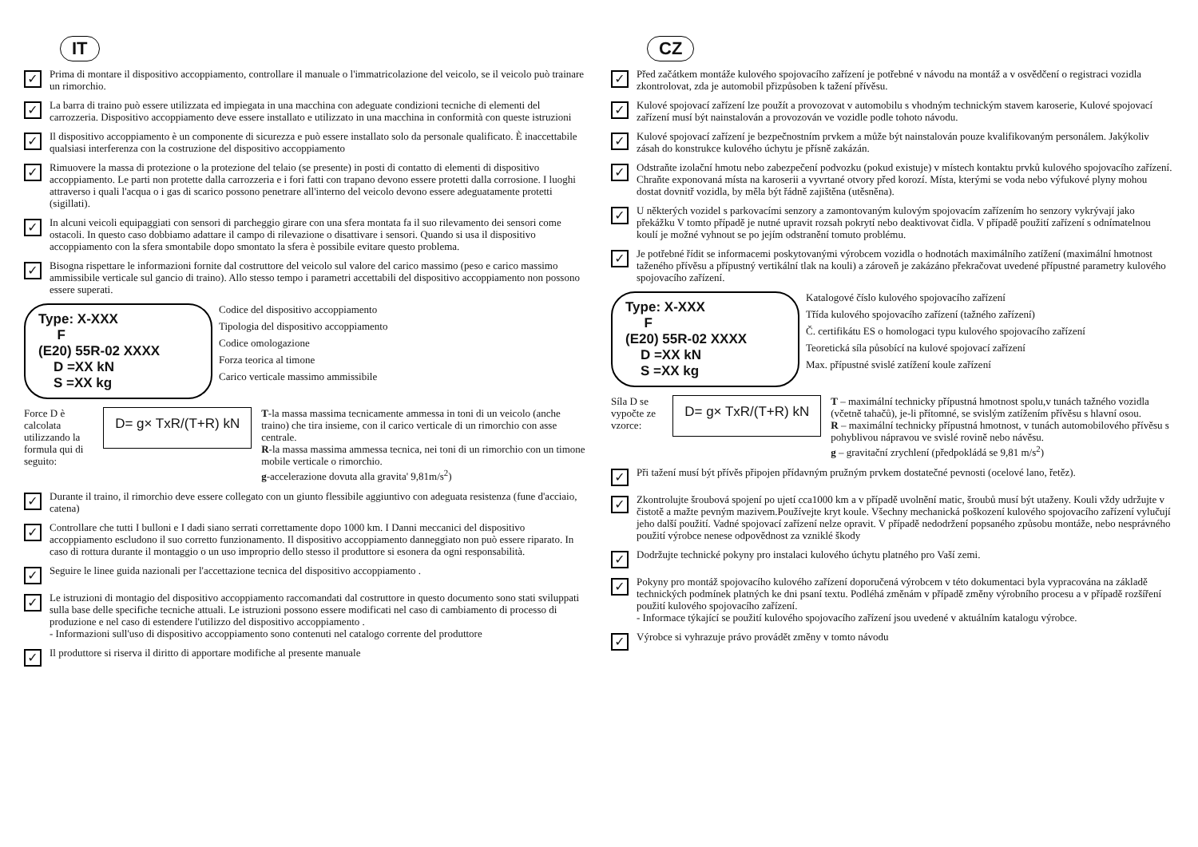IT
✓
Prima di montare il dispositivo accoppiamento, controllare il manuale o l'immatricolazione del veicolo, se il veicolo può trainare un rimorchio.
✓
La barra di traino può essere utilizzata ed impiegata in una macchina con adeguate condizioni tecniche di elementi del carrozzeria. Dispositivo accoppiamento deve essere installato e utilizzato in una macchina in conformità con queste istruzioni
✓
Il dispositivo accoppiamento è un componente di sicurezza e può essere installato solo da personale qualificato. È inaccettabile qualsiasi interferenza con la costruzione del dispositivo accoppiamento
✓
Rimuovere la massa di protezione o la protezione del telaio (se presente) in posti di contatto di elementi di dispositivo accoppiamento. Le parti non protette dalla carrozzeria e i fori fatti con trapano devono essere protetti dalla corrosione. I luoghi attraverso i quali l'acqua o i gas di scarico possono penetrare all'interno del veicolo devono essere adeguatamente protetti (sigillati).
✓
In alcuni veicoli equipaggiati con sensori di parcheggio girare con una sfera montata fa il suo rilevamento dei sensori come ostacoli. In questo caso dobbiamo adattare il campo di rilevazione o disattivare i sensori. Quando si usa il dispositivo accoppiamento con la sfera smontabile dopo smontato la sfera è possibile evitare questo problema.
✓
Bisogna rispettare le informazioni fornite dal costruttore del veicolo sul valore del carico massimo (peso e carico massimo ammissibile verticale sul gancio di traino). Allo stesso tempo i parametri accettabili del dispositivo accoppiamento non possono essere superati.
Type: X-XXX
F
(E20) 55R-02 XXXX
D =XX kN
S =XX kg
Codice del dispositivo accoppiamento
Tipologia del dispositivo accoppiamento
Codice omologazione
Forza teorica al timone
Carico verticale massimo ammissibile
Force D è calcolata utilizzando la formula qui di seguito:
D= g× TxR/(T+R) kN
T-la massa massima tecnicamente ammessa in toni di un veicolo (anche traino) che tira insieme, con il carico verticale di un rimorchio con asse centrale.
R-la massa massima ammessa tecnica, nei toni di un rimorchio con un timone mobile verticale o rimorchio.
g-accelerazione dovuta alla gravita' 9,81m/s<sup>2</sup>)
✓
Durante il traino, il rimorchio deve essere collegato con un giunto flessibile aggiuntivo con adeguata resistenza (fune d'acciaio, catena)
✓
Controllare che tutti I bulloni e I dadi siano serrati correttamente dopo 1000 km. I Danni meccanici del dispositivo accoppiamento escludono il suo corretto funzionamento. Il dispositivo accoppiamento danneggiato non può essere riparato. In caso di rottura durante il montaggio o un uso improprio dello stesso il produttore si esonera da ogni responsabilità.
✓
Seguire le linee guida nazionali per l'accettazione tecnica del dispositivo accoppiamento .
✓
Le istruzioni di montagio del dispositivo accoppiamento raccomandati dal costruttore in questo documento sono stati sviluppati sulla base delle specifiche tecniche attuali. Le istruzioni possono essere modificati nel caso di cambiamento di processo di produzione e nel caso di estendere l'utilizzo del dispositivo accoppiamento .
- Informazioni sull'uso di dispositivo accoppiamento sono contenuti nel catalogo corrente del produttore
✓
Il produttore si riserva il diritto di apportare modifiche al presente manuale
CZ
✓
Před začátkem montáže kulového spojovacího zařízení je potřebné v návodu na montáž a v osvědčení o registraci vozidla zkontrolovat, zda je automobil přizpůsoben k tažení přívěsu.
✓
Kulové spojovací zařízení lze použít a provozovat v automobilu s vhodným technickým stavem karoserie, Kulové spojovací zařízení musí být nainstalován a provozován ve vozidle podle tohoto návodu.
✓
Kulové spojovací zařízení je bezpečnostním prvkem a může být nainstalován pouze kvalifikovaným personálem. Jakýkoliv zásah do konstrukce kulového úchytu je přísně zakázán.
✓
Odstraňte izolační hmotu nebo zabezpečení podvozku (pokud existuje) v místech kontaktu prvků kulového spojovacího zařízení. Chraňte exponovaná místa na karoserii a vyvrtané otvory před korozí. Místa, kterými se voda nebo výfukové plyny mohou dostat dovnitř vozidla, by měla být řádně zajištěna (utěsněna).
✓
U některých vozidel s parkovacími senzory a zamontovaným kulovým spojovacím zařízením ho senzory vykrývají jako překážku V tomto případě je nutné upravit rozsah pokrytí nebo deaktivovat čidla. V případě použití zařízení s odnímatelnou koulí je možné vyhnout se po jejím odstranění tomuto problému.
✓
Je potřebné řídit se informacemi poskytovanými výrobcem vozidla o hodnotách maximálního zatížení (maximální hmotnost taženého přívěsu a přípustný vertikální tlak na kouli) a zároveň je zakázáno překračovat uvedené přípustné parametry kulového spojovacího zařízení.
Type: X-XXX
F
(E20) 55R-02 XXXX
D =XX kN
S =XX kg
Katalogové číslo kulového spojovacího zařízení
Třída kulového spojovacího zařízení (tažného zařízení)
Č. certifikátu ES o homologaci typu kulového spojovacího zařízení
Teoretická síla působící na kulové spojovací zařízení
Max. přípustné svislé zatížení koule zařízení
Síla D se vypočte ze vzorce:
D= g× TxR/(T+R) kN
T – maximální technicky přípustná hmotnost spolu,v tunách tažného vozidla (včetně tahačů), je-li přítomné, se svislým zatížením přívěsu s hlavní osou.
R – maximální technicky přípustná hmotnost, v tunách automobilového přívěsu s pohyblivou nápravou ve svislé rovině nebo návěsu.
g – gravitační zrychlení (předpokládá se 9,81 m/s<sup>2</sup>)
✓
Při tažení musí být přívěs připojen přídavným pružným prvkem dostatečné pevnosti (ocelové lano, řetěz).
✓
Zkontrolujte šroubová spojení po ujetí cca1000 km a v případě uvolnění matic, šroubů musí být utaženy. Kouli vždy udržujte v čistotě a mažte pevným mazivem.Používejte kryt koule. Všechny mechanická poškození kulového spojovacího zařízení vylučují jeho další použití. Vadné spojovací zařízení nelze opravit. V případě nedodržení popsaného způsobu montáže, nebo nesprávného použití výrobce nenese odpovědnost za vzniklé škody
✓
Dodržujte technické pokyny pro instalaci kulového úchytu platného pro Vaší zemi.
✓
Pokyny pro montáž spojovacího kulového zařízení doporučená výrobcem v této dokumentaci byla vypracována na základě technických podmínek platných ke dni psaní textu. Podléhá změnám v případě změny výrobního procesu a v případě rozšíření použití kulového spojovacího zařízení.
- Informace týkající se použití kulového spojovacího zařízení jsou uvedené v aktuálním katalogu výrobce.
✓
Výrobce si vyhrazuje právo provádět změny v tomto návodu